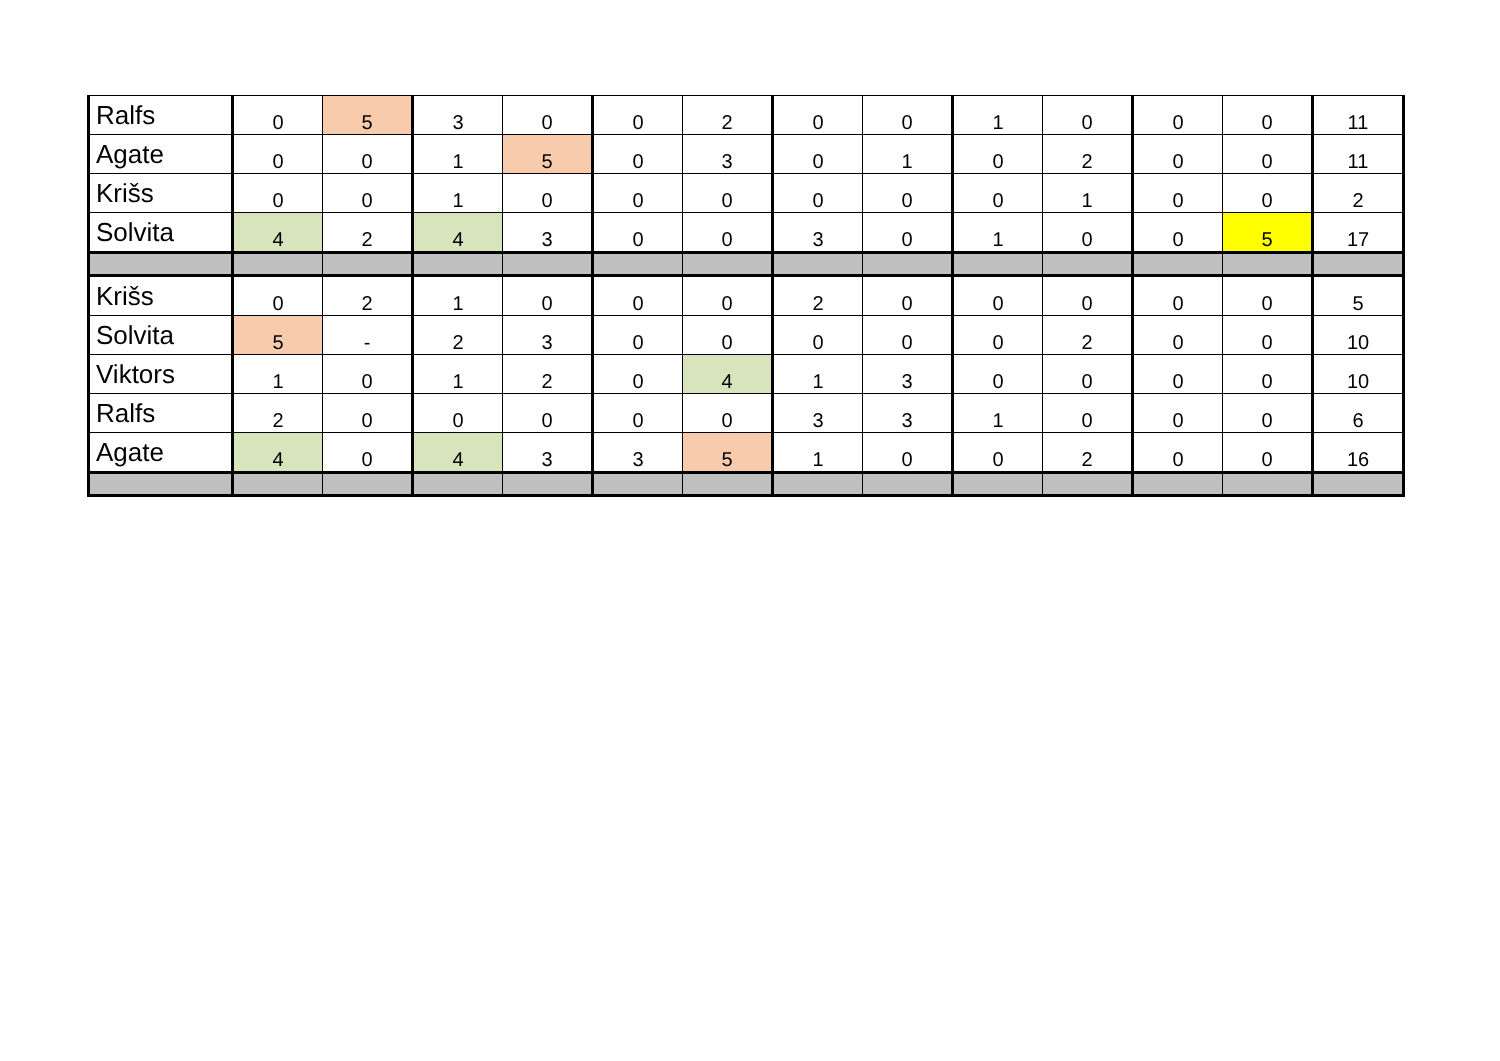| Ralfs | 0 | 5 | 3 | 0 | 0 | 2 | 0 | 0 | 1 | 0 | 0 | 0 | 11 |
| Agate | 0 | 0 | 1 | 5 | 0 | 3 | 0 | 1 | 0 | 2 | 0 | 0 | 11 |
| Krišs | 0 | 0 | 1 | 0 | 0 | 0 | 0 | 0 | 0 | 1 | 0 | 0 | 2 |
| Solvita | 4 | 2 | 4 | 3 | 0 | 0 | 3 | 0 | 1 | 0 | 0 | 5 | 17 |
| Krišs | 0 | 2 | 1 | 0 | 0 | 0 | 2 | 0 | 0 | 0 | 0 | 0 | 5 |
| Solvita | 5 | - | 2 | 3 | 0 | 0 | 0 | 0 | 0 | 2 | 0 | 0 | 10 |
| Viktors | 1 | 0 | 1 | 2 | 0 | 4 | 1 | 3 | 0 | 0 | 0 | 0 | 10 |
| Ralfs | 2 | 0 | 0 | 0 | 0 | 0 | 3 | 3 | 1 | 0 | 0 | 0 | 6 |
| Agate | 4 | 0 | 4 | 3 | 3 | 5 | 1 | 0 | 0 | 2 | 0 | 0 | 16 |